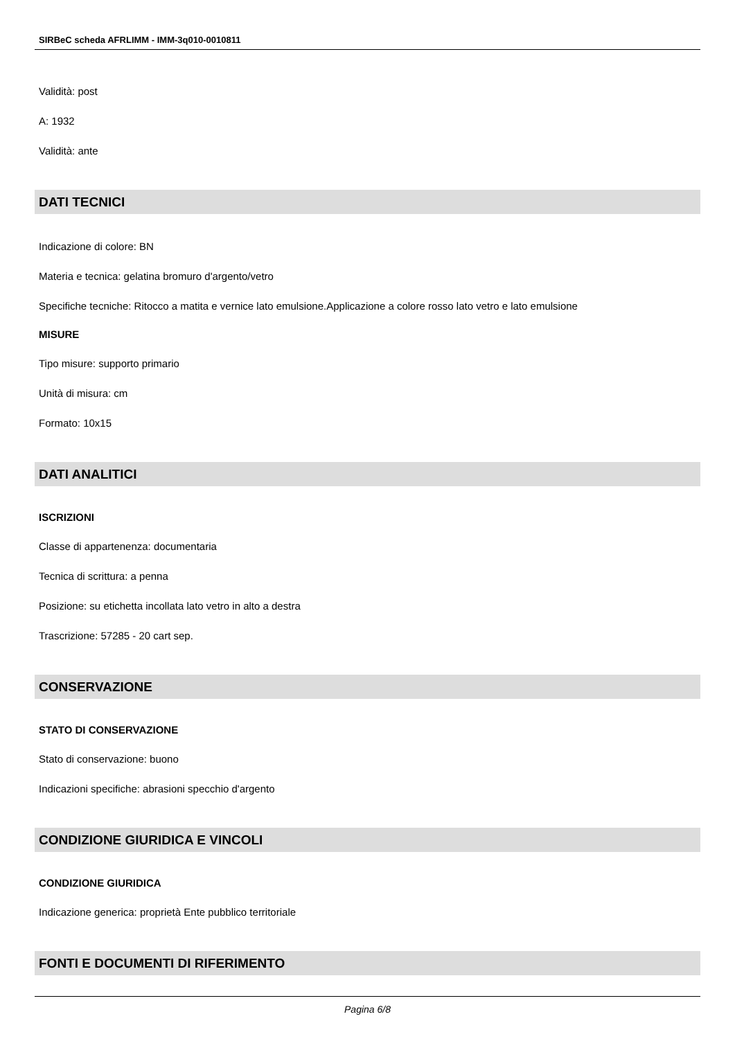SIRBeC scheda AFRLIMM - IMM-3q010-0010811
Validità: post
A: 1932
Validità: ante
DATI TECNICI
Indicazione di colore: BN
Materia e tecnica: gelatina bromuro d'argento/vetro
Specifiche tecniche: Ritocco a matita e vernice lato emulsione.Applicazione a colore rosso lato vetro e lato emulsione
MISURE
Tipo misure: supporto primario
Unità di misura: cm
Formato: 10x15
DATI ANALITICI
ISCRIZIONI
Classe di appartenenza: documentaria
Tecnica di scrittura: a penna
Posizione: su etichetta incollata lato vetro in alto a destra
Trascrizione: 57285 - 20 cart sep.
CONSERVAZIONE
STATO DI CONSERVAZIONE
Stato di conservazione: buono
Indicazioni specifiche: abrasioni specchio d'argento
CONDIZIONE GIURIDICA E VINCOLI
CONDIZIONE GIURIDICA
Indicazione generica: proprietà Ente pubblico territoriale
FONTI E DOCUMENTI DI RIFERIMENTO
Pagina 6/8